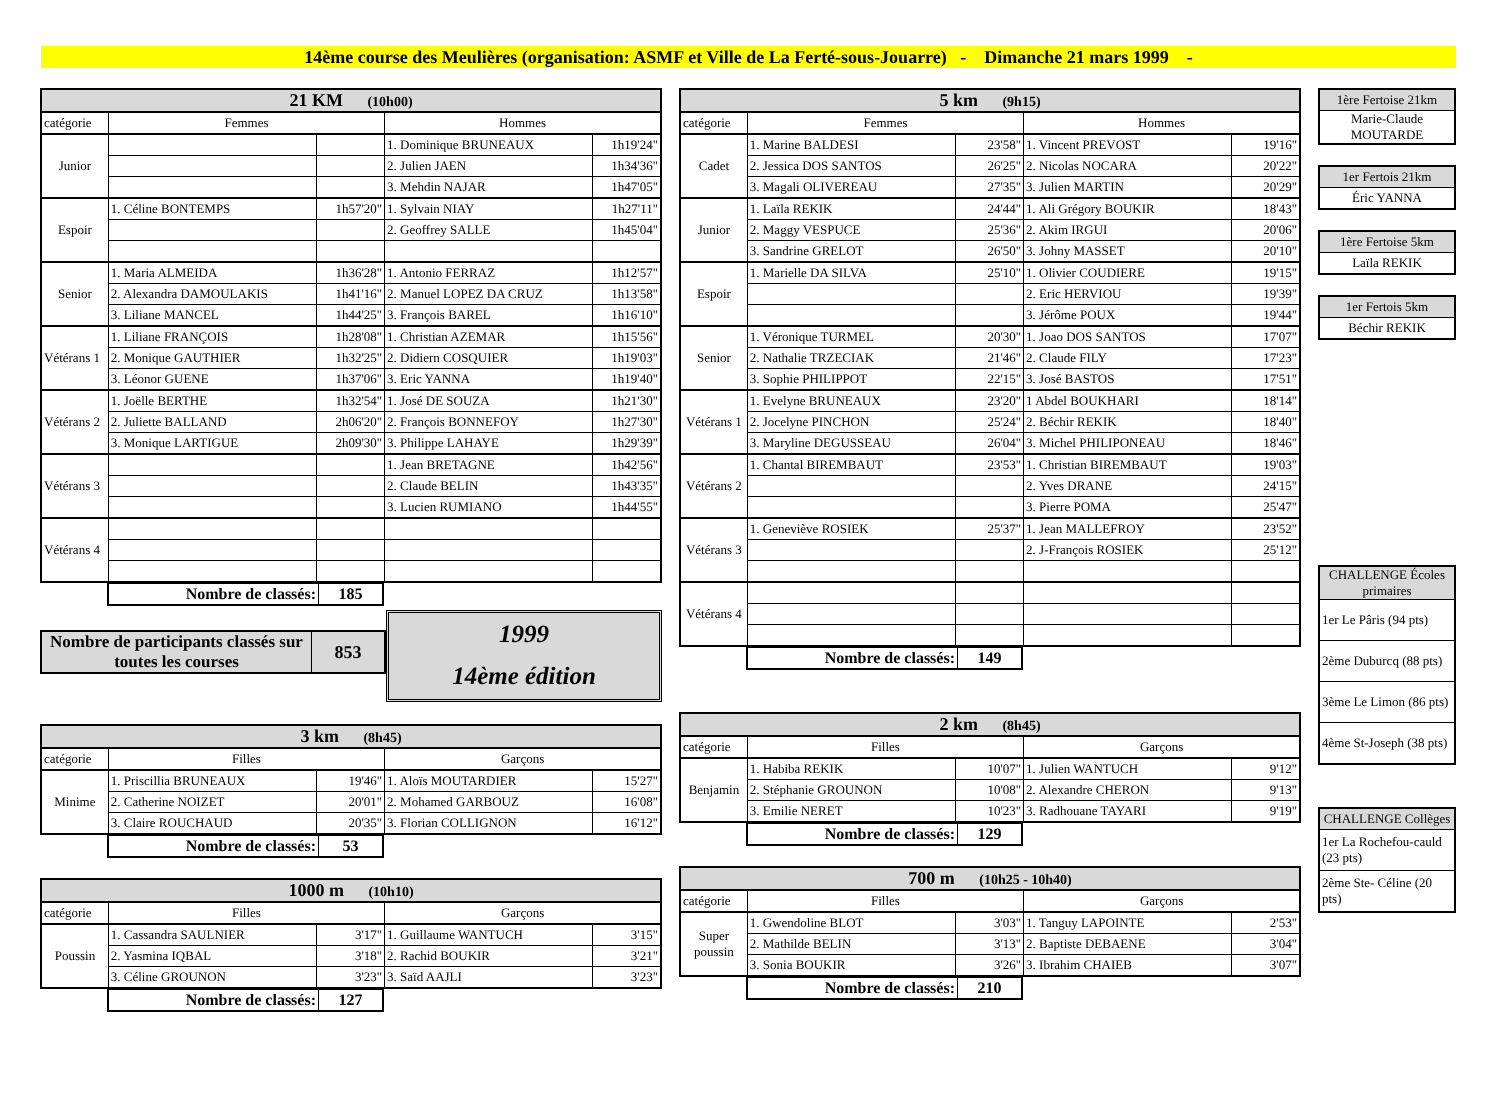14ème course des Meulières (organisation: ASMF et Ville de La Ferté-sous-Jouarre) - Dimanche 21 mars 1999 -
| 21 KM (10h00) | | | | |
| --- | --- | --- | --- | --- |
| catégorie | Femmes | | Hommes | |
| Junior | | | 1. Dominique BRUNEAUX | 1h19'24" |
| | | | 2. Julien JAEN | 1h34'36" |
| | | | 3. Mehdin NAJAR | 1h47'05" |
| Espoir | 1. Céline BONTEMPS | 1h57'20" | 1. Sylvain NIAY | 1h27'11" |
| | | | 2. Geoffrey SALLE | 1h45'04" |
| Senior | 1. Maria ALMEIDA | 1h36'28" | 1. Antonio FERRAZ | 1h12'57" |
| | 2. Alexandra DAMOULAKIS | 1h41'16" | 2. Manuel LOPEZ DA CRUZ | 1h13'58" |
| | 3. Liliane MANCEL | 1h44'25" | 3. François BAREL | 1h16'10" |
| Vétérans 1 | 1. Liliane FRANÇOIS | 1h28'08" | 1. Christian AZEMAR | 1h15'56" |
| | 2. Monique GAUTHIER | 1h32'25" | 2. Didiern COSQUIER | 1h19'03" |
| | 3. Léonor GUENE | 1h37'06" | 3. Eric YANNA | 1h19'40" |
| Vétérans 2 | 1. Joëlle BERTHE | 1h32'54" | 1. José DE SOUZA | 1h21'30" |
| | 2. Juliette BALLAND | 2h06'20" | 2. François BONNEFOY | 1h27'30" |
| | 3. Monique LARTIGUE | 2h09'30" | 3. Philippe LAHAYE | 1h29'39" |
| Vétérans 3 | | | 1. Jean BRETAGNE | 1h42'56" |
| | | | 2. Claude BELIN | 1h43'35" |
| | | | 3. Lucien RUMIANO | 1h44'55" |
| Vétérans 4 | | | | |
| Nombre de classés: | 185 |
| Nombre de participants classés sur toutes les courses | 853 |
1999
14ème édition
| 3 km (8h45) | | | | |
| --- | --- | --- | --- | --- |
| catégorie | Filles | | Garçons | |
| Minime | 1. Priscillia BRUNEAUX | 19'46" | 1. Aloïs MOUTARDIER | 15'27" |
| | 2. Catherine NOIZET | 20'01" | 2. Mohamed GARBOUZ | 16'08" |
| | 3. Claire ROUCHAUD | 20'35" | 3. Florian COLLIGNON | 16'12" |
| Nombre de classés: | 53 |
| 1000 m (10h10) | | | | |
| --- | --- | --- | --- | --- |
| catégorie | Filles | | Garçons | |
| Poussin | 1. Cassandra SAULNIER | 3'17" | 1. Guillaume WANTUCH | 3'15" |
| | 2. Yasmina IQBAL | 3'18" | 2. Rachid BOUKIR | 3'21" |
| | 3. Céline GROUNON | 3'23" | 3. Saïd AAJLI | 3'23" |
| Nombre de classés: | 127 |
| 5 km (9h15) | | | | |
| --- | --- | --- | --- | --- |
| catégorie | Femmes | | Hommes | |
| Cadet | 1. Marine BALDESI | 23'58" | 1. Vincent PREVOST | 19'16" |
| | 2. Jessica DOS SANTOS | 26'25" | 2. Nicolas NOCARA | 20'22" |
| | 3. Magali OLIVEREAU | 27'35" | 3. Julien MARTIN | 20'29" |
| Junior | 1. Laïla REKIK | 24'44" | 1. Ali Grégory BOUKIR | 18'43" |
| | 2. Maggy VESPUCE | 25'36" | 2. Akim IRGUI | 20'06" |
| | 3. Sandrine GRELOT | 26'50" | 3. Johny MASSET | 20'10" |
| Espoir | 1. Marielle DA SILVA | 25'10" | 1. Olivier COUDIERE | 19'15" |
| | | | 2. Eric HERVIOU | 19'39" |
| | | | 3. Jérôme POUX | 19'44" |
| Senior | 1. Véronique TURMEL | 20'30" | 1. Joao DOS SANTOS | 17'07" |
| | 2. Nathalie TRZECIAK | 21'46" | 2. Claude FILY | 17'23" |
| | 3. Sophie PHILIPPOT | 22'15" | 3. José BASTOS | 17'51" |
| Vétérans 1 | 1. Evelyne BRUNEAUX | 23'20" | 1 Abdel BOUKHARI | 18'14" |
| | 2. Jocelyne PINCHON | 25'24" | 2. Béchir REKIK | 18'40" |
| | 3. Maryline DEGUSSEAU | 26'04" | 3. Michel PHILIPONEAU | 18'46" |
| Vétérans 2 | 1. Chantal BIREMBAUT | 23'53" | 1. Christian BIREMBAUT | 19'03" |
| | | | 2. Yves DRANE | 24'15" |
| | | | 3. Pierre POMA | 25'47" |
| Vétérans 3 | 1. Geneviève ROSIEK | 25'37" | 1. Jean MALLEFROY | 23'52" |
| | | | 2. J-François ROSIEK | 25'12" |
| Vétérans 4 | | | | |
| Nombre de classés: | 149 |
| 2 km (8h45) | | | | |
| --- | --- | --- | --- | --- |
| catégorie | Filles | | Garçons | |
| Benjamin | 1. Habiba REKIK | 10'07" | 1. Julien WANTUCH | 9'12" |
| | 2. Stéphanie GROUNON | 10'08" | 2. Alexandre CHERON | 9'13" |
| | 3. Emilie NERET | 10'23" | 3. Radhouane TAYARI | 9'19" |
| Nombre de classés: | 129 |
| 700 m (10h25 - 10h40) | | | | |
| --- | --- | --- | --- | --- |
| catégorie | Filles | | Garçons | |
| Super poussin | 1. Gwendoline BLOT | 3'03" | 1. Tanguy LAPOINTE | 2'53" |
| | 2. Mathilde BELIN | 3'13" | 2. Baptiste DEBAENE | 3'04" |
| | 3. Sonia BOUKIR | 3'26" | 3. Ibrahim CHAIEB | 3'07" |
| Nombre de classés: | 210 |
| 1ère Fertoise 21km |
| Marie-Claude MOUTARDE |
| 1er Fertois 21km |
| Éric YANNA |
| 1ère Fertoise 5km |
| Laïla REKIK |
| 1er Fertois 5km |
| Béchir REKIK |
| CHALLENGE Écoles primaires |
| 1er Le Pâris (94 pts) |
| 2ème Duburcq (88 pts) |
| 3ème Le Limon (86 pts) |
| 4ème St-Joseph (38 pts) |
| CHALLENGE Collèges |
| 1er La Rochefou-cauld (23 pts) |
| 2ème Ste- Céline (20 pts) |